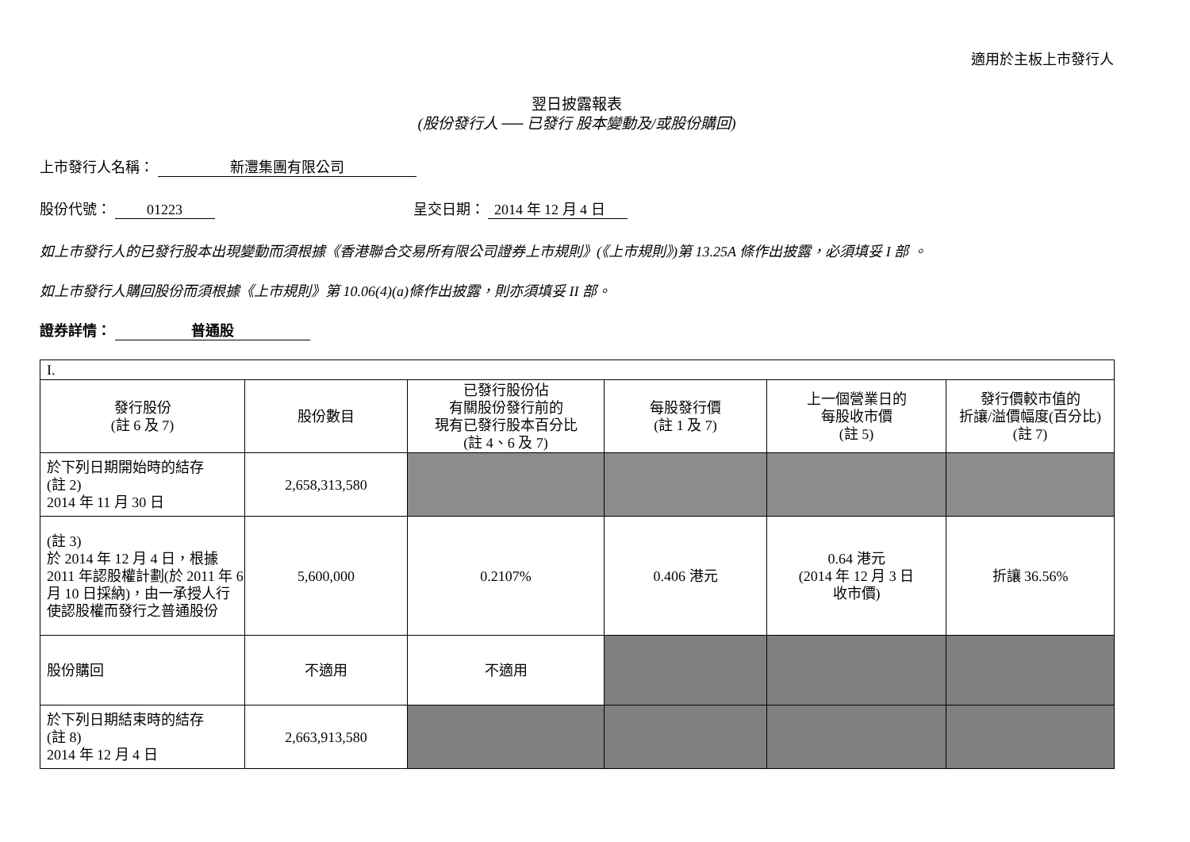適用於主板上市發行人
翌日披露報表
(股份發行人 ── 已發行 股本變動及/或股份購回)
上市發行人名稱： 新灃集團有限公司
股份代號： 01223 呈交日期： 2014 年 12 月 4 日
如上市發行人的已發行股本出現變動而須根據《香港聯合交易所有限公司證券上市規則》(《上市規則》)第 13.25A 條作出披露，必須填妥 I 部 。
如上市發行人購回股份而須根據《上市規則》第 10.06(4)(a)條作出披露，則亦須填妥 II 部。
證券詳情： 普通股
| I. | | | | | |
| 發行股份 (註 6 及 7) | 股份數目 | 已發行股份佔 有關股份發行前的 現有已發行股本百分比 (註 4、6 及 7) | 每股發行價 (註 1 及 7) | 上一個營業日的 每股收市價 (註 5) | 發行價較市值的 折讓/溢價幅度(百分比) (註 7) |
| 於下列日期開始時的結存 (註 2) 2014 年 11 月 30 日 | 2,658,313,580 | | | | |
| (註 3) 於 2014 年 12 月 4 日，根據 2011 年認股權計劃(於 2011 年 6 月 10 日採納)，由一承授人行使認股權而發行之普通股份 | 5,600,000 | 0.2107% | 0.406 港元 | 0.64 港元 (2014 年 12 月 3 日 收市價) | 折讓 36.56% |
| 股份購回 | 不適用 | 不適用 | | | |
| 於下列日期結束時的結存 (註 8) 2014 年 12 月 4 日 | 2,663,913,580 | | | | |